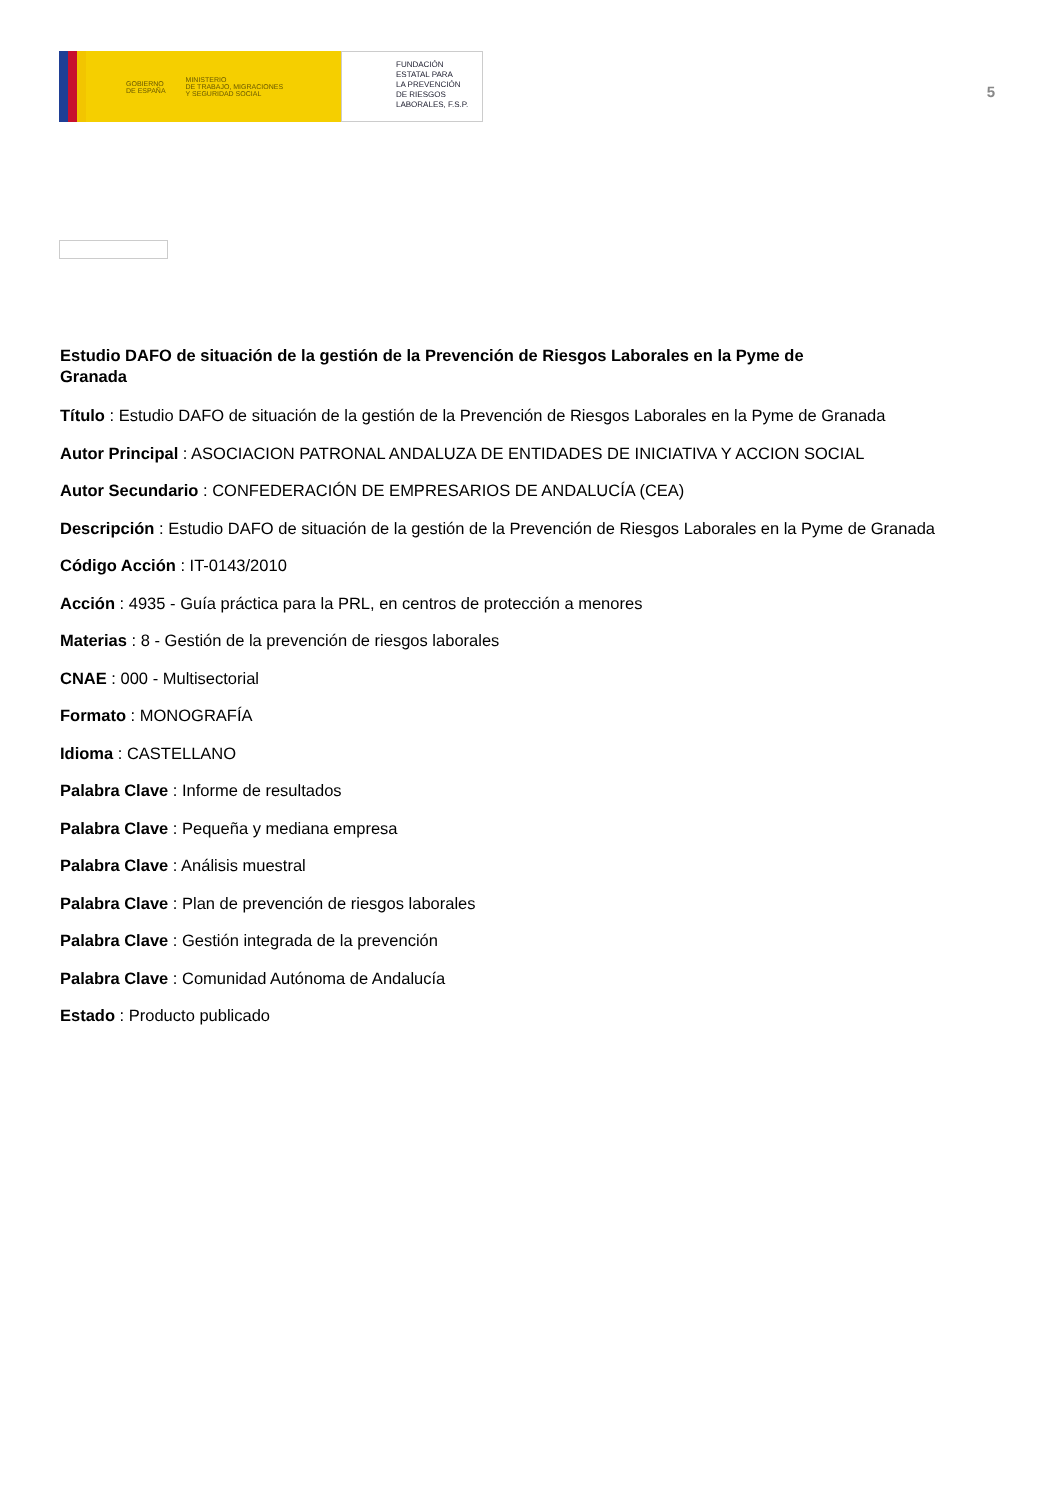GOBIERNO
DE ESPAÑA MINISTERIO
DE TRABAJO, MIGRACIONES
Y SEGURIDAD SOCIAL
FUNDACIÓN
ESTATAL PARA
LA PREVENCIÓN
DE RIESGOS
LABORALES, F.S.P.
5
Estudio DAFO de situación de la gestión de la Prevención de Riesgos Laborales en la Pyme de Granada
Título : Estudio DAFO de situación de la gestión de la Prevención de Riesgos Laborales en la Pyme de Granada
Autor Principal : ASOCIACION PATRONAL ANDALUZA DE ENTIDADES DE INICIATIVA Y ACCION SOCIAL
Autor Secundario : CONFEDERACIÓN DE EMPRESARIOS DE ANDALUCÍA (CEA)
Descripción : Estudio DAFO de situación de la gestión de la Prevención de Riesgos Laborales en la Pyme de Granada
Código Acción : IT-0143/2010
Acción : 4935 - Guía práctica para la PRL, en centros de protección a menores
Materias : 8 - Gestión de la prevención de riesgos laborales
CNAE : 000 - Multisectorial
Formato : MONOGRAFÍA
Idioma : CASTELLANO
Palabra Clave : Informe de resultados
Palabra Clave : Pequeña y mediana empresa
Palabra Clave : Análisis muestral
Palabra Clave : Plan de prevención de riesgos laborales
Palabra Clave : Gestión integrada de la prevención
Palabra Clave : Comunidad Autónoma de Andalucía
Estado : Producto publicado